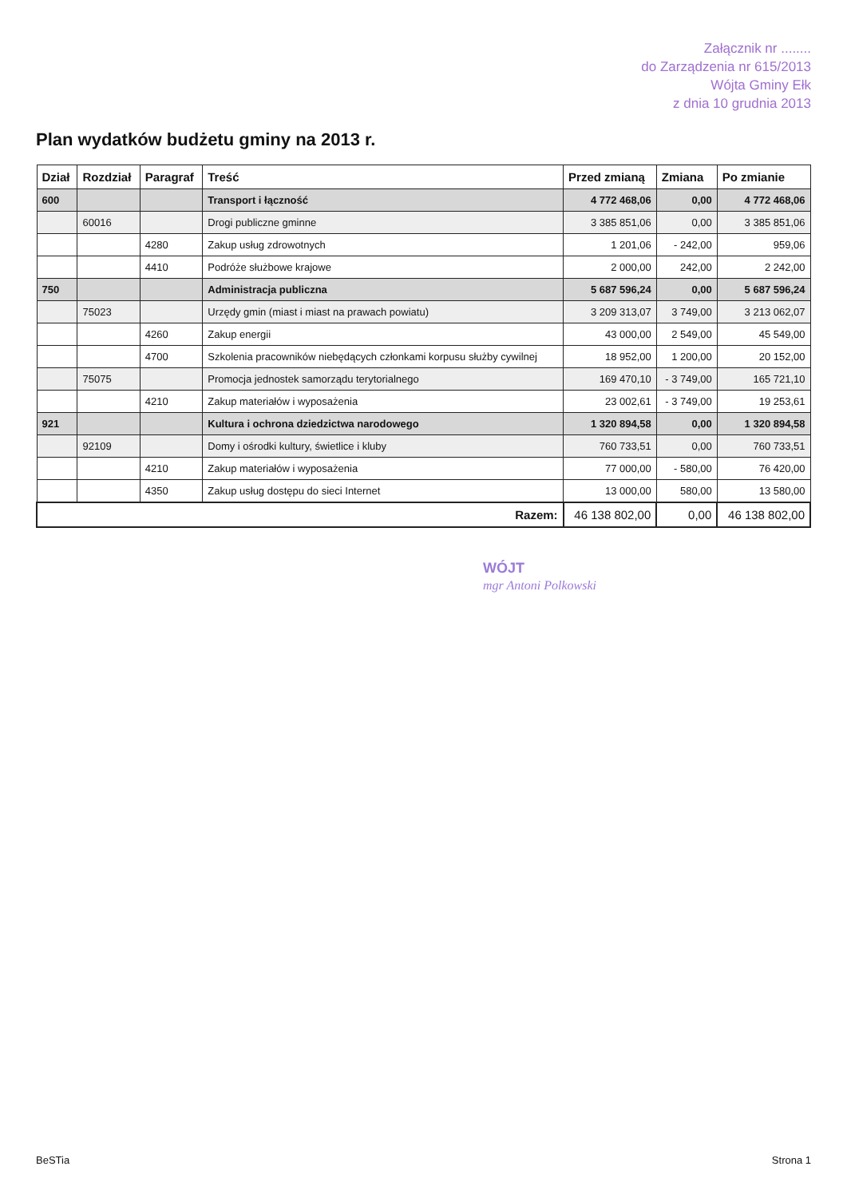Załącznik nr ........
do Zarządzenia nr 615/2013
Wójta Gminy Ełk
z dnia 10 grudnia 2013
Plan wydatków budżetu gminy na 2013 r.
| Dział | Rozdział | Paragraf | Treść | Przed zmianą | Zmiana | Po zmianie |
| --- | --- | --- | --- | --- | --- | --- |
| 600 | | | Transport i łączność | 4 772 468,06 | 0,00 | 4 772 468,06 |
| | 60016 | | Drogi publiczne gminne | 3 385 851,06 | 0,00 | 3 385 851,06 |
| | | 4280 | Zakup usług zdrowotnych | 1 201,06 | - 242,00 | 959,06 |
| | | 4410 | Podróże służbowe krajowe | 2 000,00 | 242,00 | 2 242,00 |
| 750 | | | Administracja publiczna | 5 687 596,24 | 0,00 | 5 687 596,24 |
| | 75023 | | Urzędy gmin (miast i miast na prawach powiatu) | 3 209 313,07 | 3 749,00 | 3 213 062,07 |
| | | 4260 | Zakup energii | 43 000,00 | 2 549,00 | 45 549,00 |
| | | 4700 | Szkolenia pracowników niebędących członkami korpusu służby cywilnej | 18 952,00 | 1 200,00 | 20 152,00 |
| | 75075 | | Promocja jednostek samorządu terytorialnego | 169 470,10 | - 3 749,00 | 165 721,10 |
| | | 4210 | Zakup materiałów i wyposażenia | 23 002,61 | - 3 749,00 | 19 253,61 |
| 921 | | | Kultura i ochrona dziedzictwa narodowego | 1 320 894,58 | 0,00 | 1 320 894,58 |
| | 92109 | | Domy i ośrodki kultury, świetlice i kluby | 760 733,51 | 0,00 | 760 733,51 |
| | | 4210 | Zakup materiałów i wyposażenia | 77 000,00 | - 580,00 | 76 420,00 |
| | | 4350 | Zakup usług dostępu do sieci Internet | 13 000,00 | 580,00 | 13 580,00 |
| Razem: | | | | 46 138 802,00 | 0,00 | 46 138 802,00 |
WÓJT
mgr Antoni Polkowski
BeSTia Strona 1